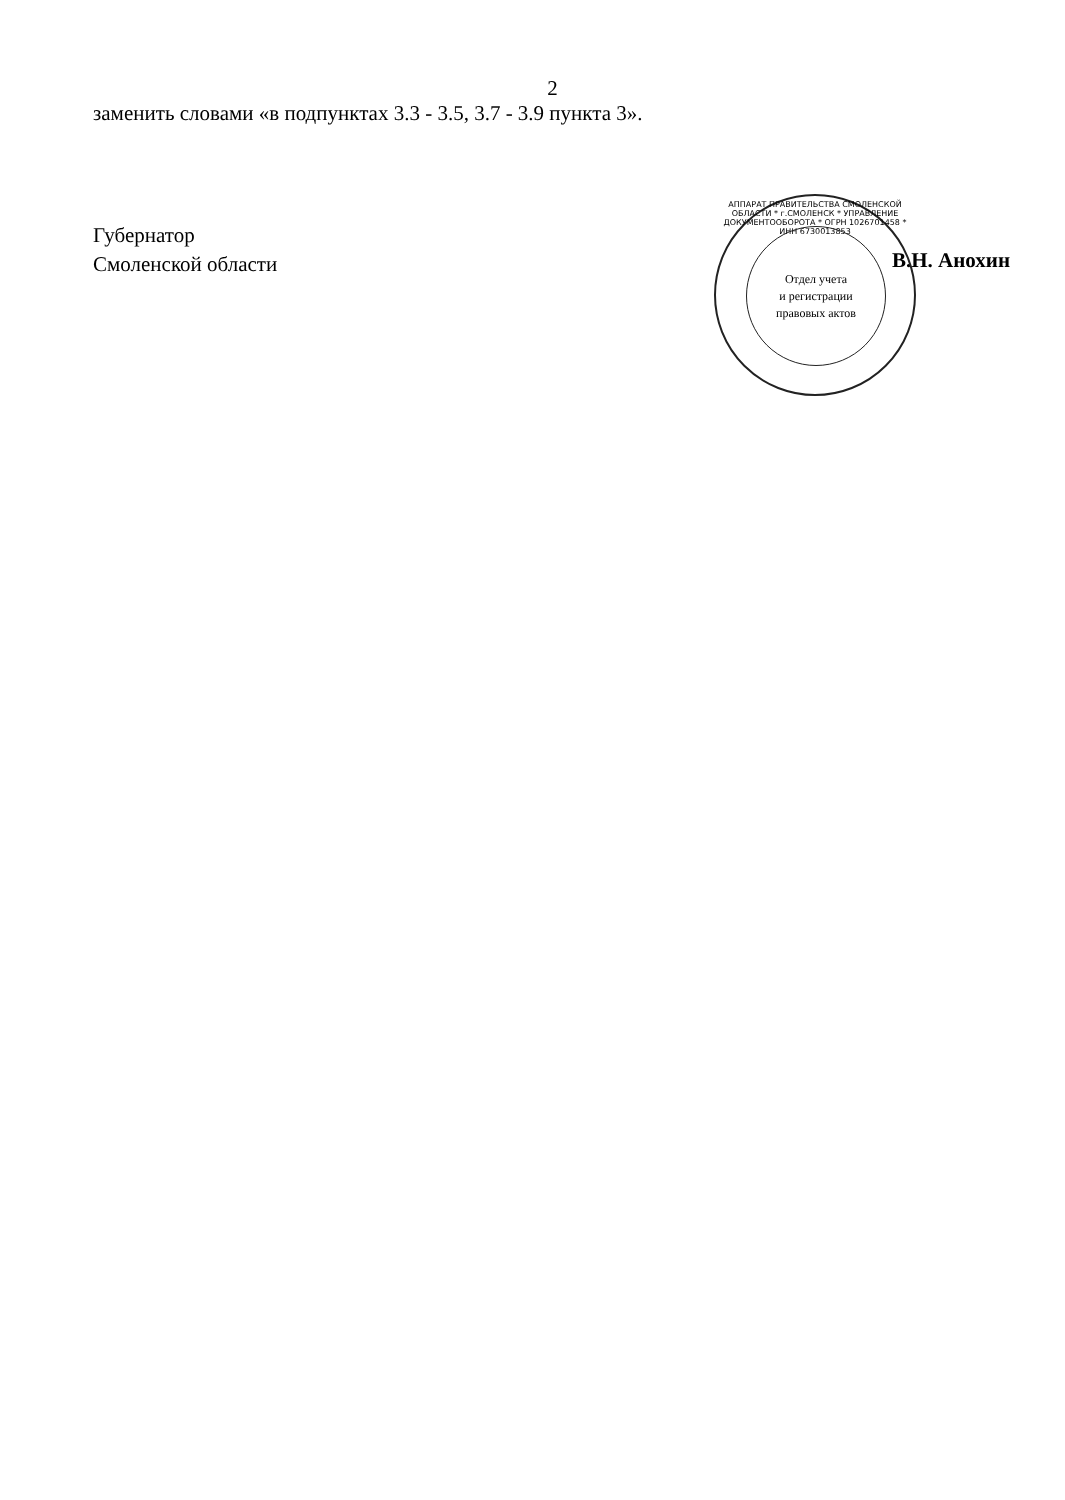2
заменить словами «в подпунктах 3.3 - 3.5, 3.7 - 3.9 пункта 3».
Губернатор
Смоленской области
В.Н. Анохин
АППАРАТ ПРАВИТЕЛЬСТВА СМОЛЕНСКОЙ ОБЛАСТИ * г.СМОЛЕНСК * УПРАВЛЕНИЕ ДОКУМЕНТООБОРОТА * ОГРН 1026701458 * ИНН 6730013853
Отдел учета
и регистрации
правовых актов